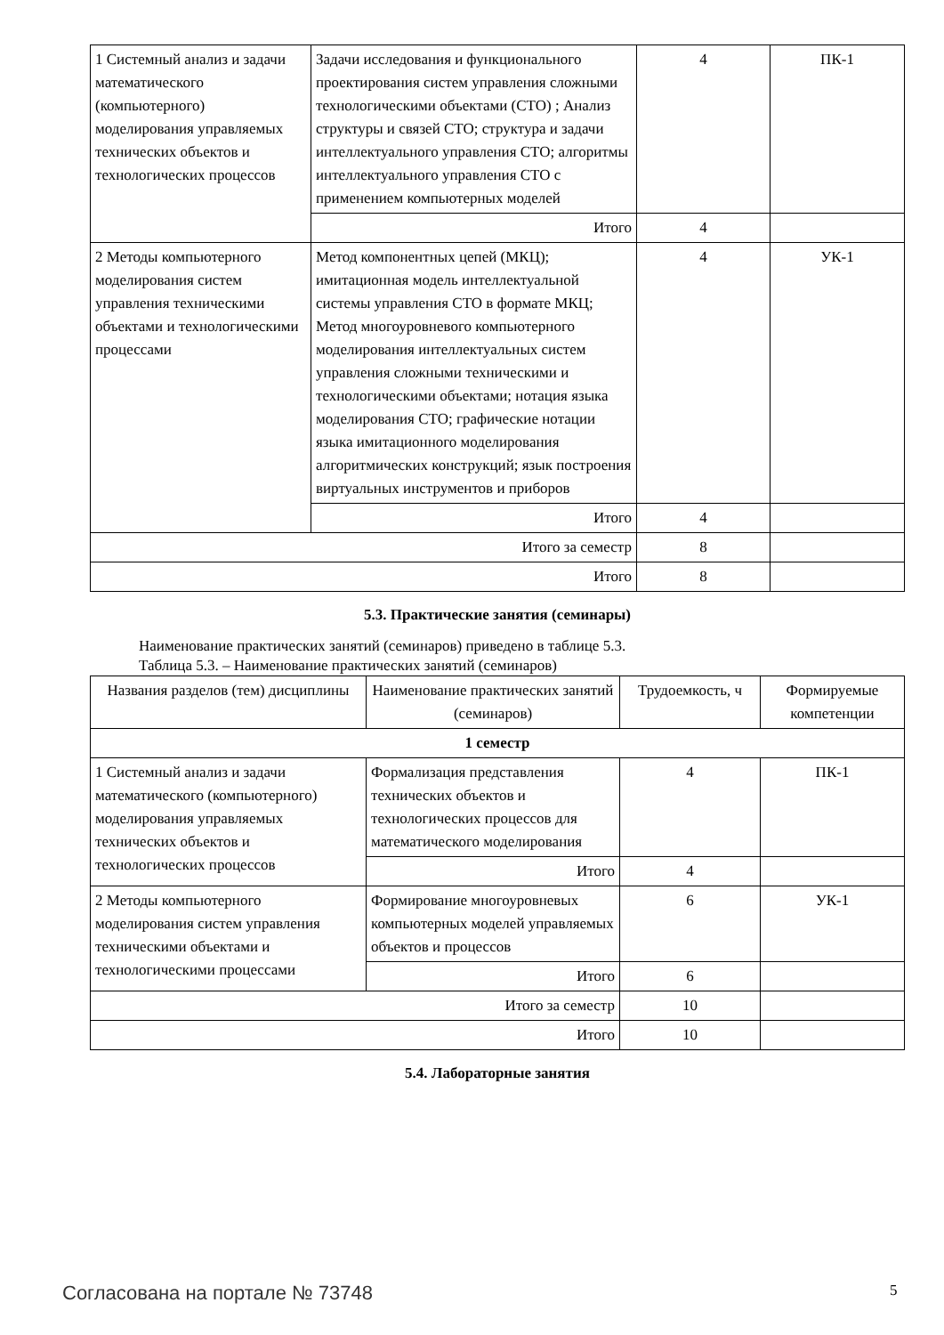| 1 Системный анализ и задачи математического (компьютерного) моделирования управляемых технических объектов и технологических процессов | Задачи исследования и функционального проектирования систем управления сложными технологическими объектами (СТО) ; Анализ структуры и связей СТО; структура и задачи интеллектуального управления СТО; алгоритмы интеллектуального управления СТО с применением компьютерных моделей | 4 | ПК-1 |
| | Итого | 4 | |
| 2 Методы компьютерного моделирования систем управления техническими объектами и технологическими процессами | Метод компонентных цепей (МКЦ); имитационная модель интеллектуальной системы управления СТО в формате МКЦ; Метод многоуровневого компьютерного моделирования интеллектуальных систем управления сложными техническими и технологическими объектами; нотация языка моделирования СТО; графические нотации языка имитационного моделирования алгоритмических конструкций; язык построения виртуальных инструментов и приборов | 4 | УК-1 |
| | Итого | 4 | |
| Итого за семестр | | 8 | |
| Итого | | 8 | |
5.3. Практические занятия (семинары)
Наименование практических занятий (семинаров) приведено в таблице 5.3.
Таблица 5.3. – Наименование практических занятий (семинаров)
| Названия разделов (тем) дисциплины | Наименование практических занятий (семинаров) | Трудоемкость, ч | Формируемые компетенции |
| --- | --- | --- | --- |
| 1 семестр | | | |
| 1 Системный анализ и задачи математического (компьютерного) моделирования управляемых технических объектов и технологических процессов | Формализация представления технических объектов и технологических процессов для математического моделирования | 4 | ПК-1 |
| | Итого | 4 | |
| 2 Методы компьютерного моделирования систем управления техническими объектами и технологическими процессами | Формирование многоуровневых компьютерных моделей управляемых объектов и процессов | 6 | УК-1 |
| | Итого | 6 | |
| Итого за семестр | | 10 | |
| Итого | | 10 | |
5.4. Лабораторные занятия
Согласована на портале № 73748 5